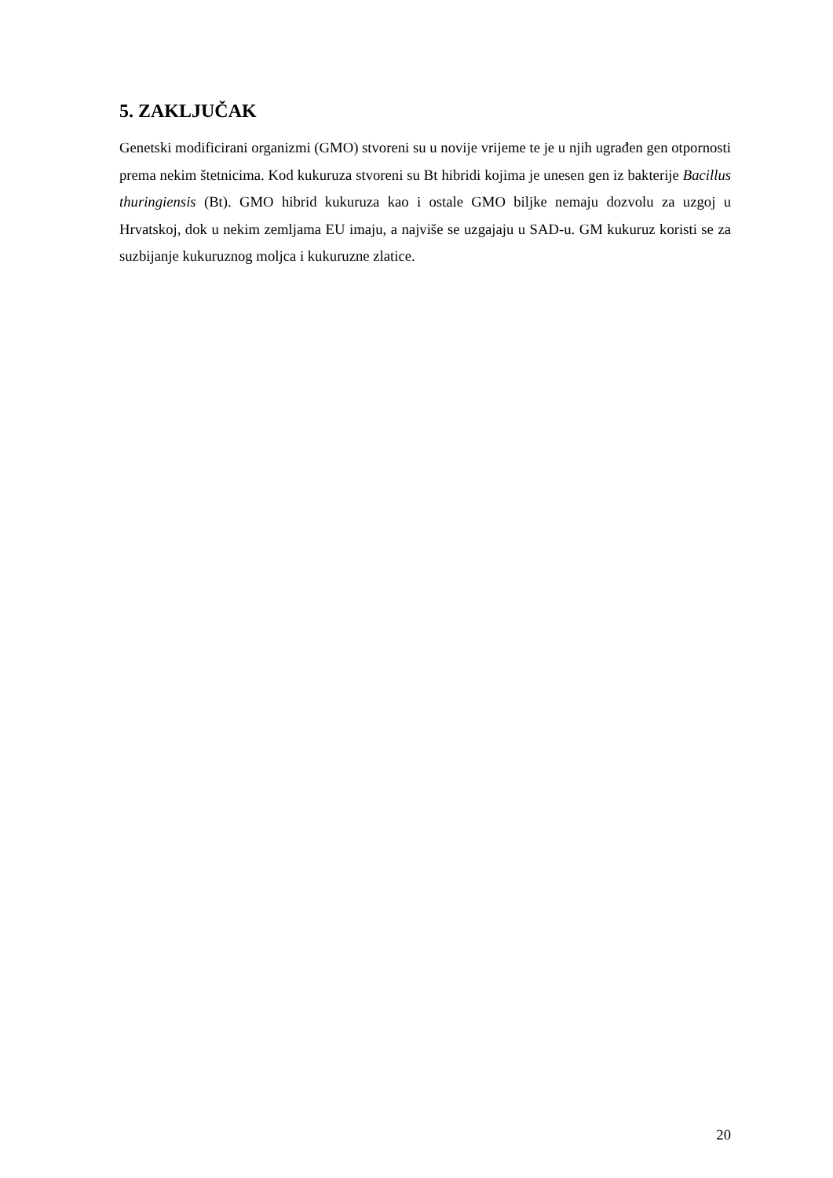5. ZAKLJUČAK
Genetski modificirani organizmi (GMO) stvoreni su u novije vrijeme te je u njih ugrađen gen otpornosti prema nekim štetnicima. Kod kukuruza stvoreni su Bt hibridi kojima je unesen gen iz bakterije Bacillus thuringiensis (Bt). GMO hibrid kukuruza kao i ostale GMO biljke nemaju dozvolu za uzgoj u Hrvatskoj, dok u nekim zemljama EU imaju, a najviše se uzgajaju u SAD-u. GM kukuruz koristi se za suzbijanje kukuruznog moljca i kukuruzne zlatice.
20